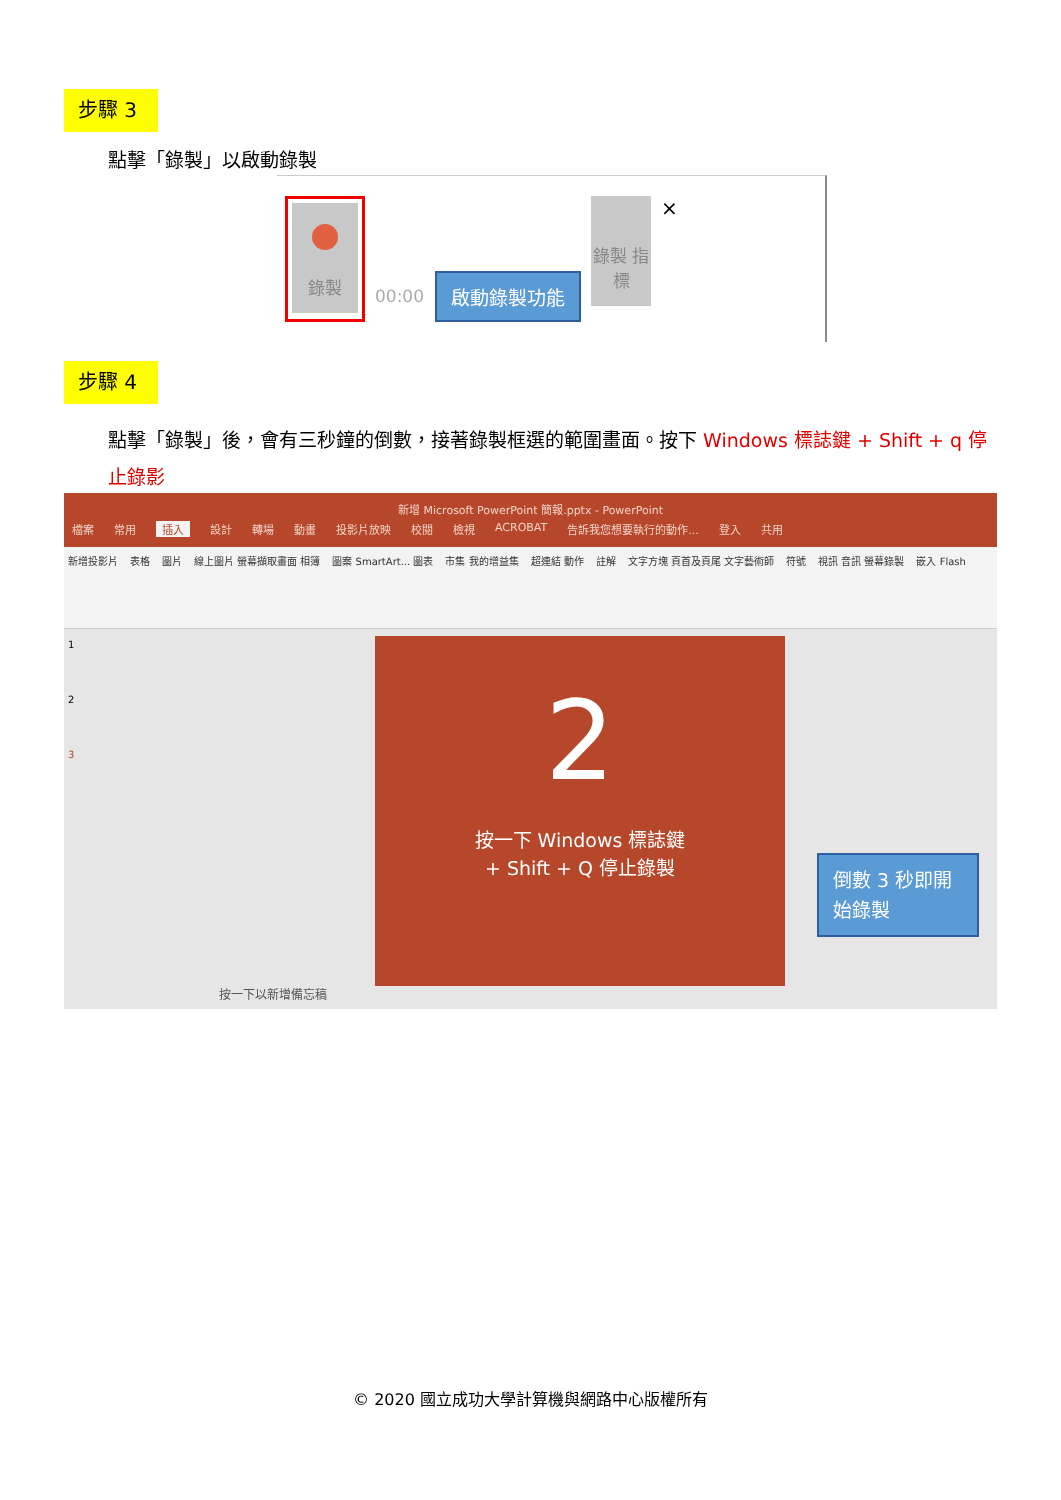步驟 3
點擊「錄製」以啟動錄製
錄製
00:00
啟動錄製功能
錄製 指標
×
步驟 4
點擊「錄製」後，會有三秒鐘的倒數，接著錄製框選的範圍畫面。按下 Windows 標誌鍵 + Shift + q 停止錄影
新增 Microsoft PowerPoint 簡報.pptx - PowerPoint
檔案 常用 插入 設計 轉場 動畫 投影片放映 校閱 檢視 ACROBAT 告訴我您想要執行的動作... 登入 共用
新增投影片 表格 圖片 線上圖片 螢幕擷取畫面 相簿 圖案 SmartArt... 圖表 市集 我的增益集 超連結 動作 註解 文字方塊 頁首及頁尾 文字藝術師 符號 視訊 音訊 螢幕錄製 嵌入 Flash
1
2
3
2
按一下 Windows 標誌鍵
+ Shift + Q 停止錄製
倒數 3 秒即開始錄製
按一下以新增備忘稿
© 2020 國立成功大學計算機與網路中心版權所有